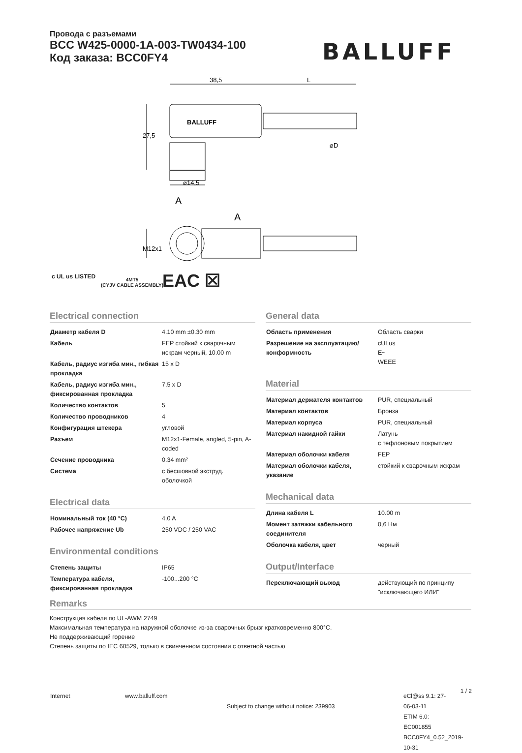Провода с разъемами
BCC W425-0000-1A-003-TW0434-100
Код заказа: BCC0FY4
BALLUFF
38,5
L
BALLUFF
⌀14,5
A
A
⌀D
27,5
M12x1
c UL us LISTED
4MT5
(CYJV CABLE ASSEMBLY)
EAC ☒
Electrical connection
| Диаметр кабеля D | 4.10 mm ±0.30 mm |
| Кабель | FEP стойкий к сварочным искрам черный, 10.00 m |
| Кабель, радиус изгиба мин., гибкая прокладка | 15 x D |
| Кабель, радиус изгиба мин., фиксированная прокладка | 7,5 x D |
| Количество контактов | 5 |
| Количество проводников | 4 |
| Конфигурация штекера | угловой |
| Разъем | M12x1-Female, angled, 5-pin, A-coded |
| Сечение проводника | 0.34 mm² |
| Система | с бесшовной экструд. оболочкой |
Electrical data
| Номинальный ток (40 °C) | 4.0 A |
| Рабочее напряжение Ub | 250 VDC / 250 VAC |
Environmental conditions
| Степень защиты | IP65 |
| Температура кабеля, фиксированная прокладка | -100...200 °C |
General data
| Область применения | Область сварки |
| Разрешение на эксплуатацию/ конформность | cULus E~ WEEE |
Material
| Материал держателя контактов | PUR, специальный |
| Материал контактов | Бронза |
| Материал корпуса | PUR, специальный |
| Материал накидной гайки | Латунь с тефлоновым покрытием |
| Материал оболочки кабеля | FEP |
| Материал оболочки кабеля, указание | стойкий к сварочным искрам |
Mechanical data
| Длина кабеля L | 10.00 m |
| Момент затяжки кабельного соединителя | 0,6 Нм |
| Оболочка кабеля, цвет | черный |
Output/Interface
| Переключающий выход | действующий по принципу "исключающего ИЛИ" |
Remarks
Конструкция кабеля по UL-AWM 2749
Максимальная температура на наружной оболочке из-за сварочных брызг кратковременно 800°C.
Не поддерживающий горение
Степень защиты по IEC 60529, только в свинченном состоянии с ответной частью
Internet www.balluff.com
Subject to change without notice: 239903
eCl@ss 9.1: 27-06-03-11
ETIM 6.0: EC001855
BCC0FY4_0.52_2019-10-31
1 / 2